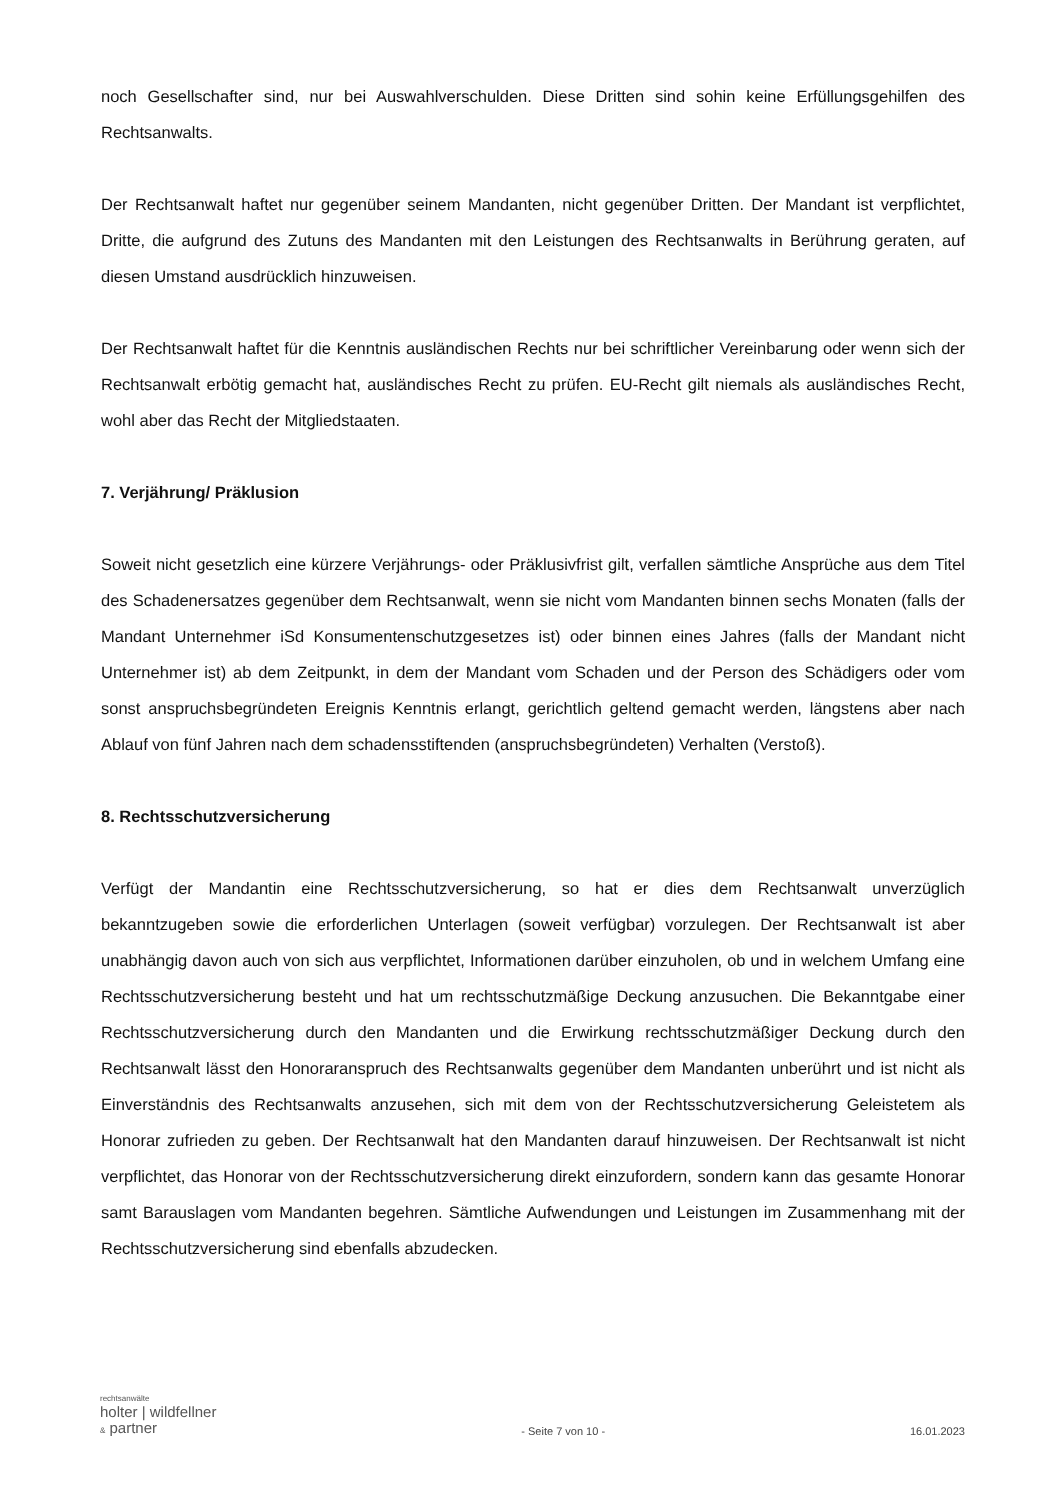noch Gesellschafter sind, nur bei Auswahlverschulden. Diese Dritten sind sohin keine Erfüllungsgehilfen des Rechtsanwalts.
Der Rechtsanwalt haftet nur gegenüber seinem Mandanten, nicht gegenüber Dritten. Der Mandant ist verpflichtet, Dritte, die aufgrund des Zutuns des Mandanten mit den Leistungen des Rechtsanwalts in Berührung geraten, auf diesen Umstand ausdrücklich hinzuweisen.
Der Rechtsanwalt haftet für die Kenntnis ausländischen Rechts nur bei schriftlicher Vereinbarung oder wenn sich der Rechtsanwalt erbötig gemacht hat, ausländisches Recht zu prüfen. EU-Recht gilt niemals als ausländisches Recht, wohl aber das Recht der Mitgliedstaaten.
7. Verjährung/ Präklusion
Soweit nicht gesetzlich eine kürzere Verjährungs- oder Präklusivfrist gilt, verfallen sämtliche Ansprüche aus dem Titel des Schadenersatzes gegenüber dem Rechtsanwalt, wenn sie nicht vom Mandanten binnen sechs Monaten (falls der Mandant Unternehmer iSd Konsumentenschutzgesetzes ist) oder binnen eines Jahres (falls der Mandant nicht Unternehmer ist) ab dem Zeitpunkt, in dem der Mandant vom Schaden und der Person des Schädigers oder vom sonst anspruchsbegründeten Ereignis Kenntnis erlangt, gerichtlich geltend gemacht werden, längstens aber nach Ablauf von fünf Jahren nach dem schadensstiftenden (anspruchsbegründeten) Verhalten (Verstoß).
8. Rechtsschutzversicherung
Verfügt der Mandantin eine Rechtsschutzversicherung, so hat er dies dem Rechtsanwalt unverzüglich bekanntzugeben sowie die erforderlichen Unterlagen (soweit verfügbar) vorzulegen. Der Rechtsanwalt ist aber unabhängig davon auch von sich aus verpflichtet, Informationen darüber einzuholen, ob und in welchem Umfang eine Rechtsschutzversicherung besteht und hat um rechtsschutzmäßige Deckung anzusuchen. Die Bekanntgabe einer Rechtsschutzversicherung durch den Mandanten und die Erwirkung rechtsschutzmäßiger Deckung durch den Rechtsanwalt lässt den Honoraranspruch des Rechtsanwalts gegenüber dem Mandanten unberührt und ist nicht als Einverständnis des Rechtsanwalts anzusehen, sich mit dem von der Rechtsschutzversicherung Geleistetem als Honorar zufrieden zu geben. Der Rechtsanwalt hat den Mandanten darauf hinzuweisen. Der Rechtsanwalt ist nicht verpflichtet, das Honorar von der Rechtsschutzversicherung direkt einzufordern, sondern kann das gesamte Honorar samt Barauslagen vom Mandanten begehren. Sämtliche Aufwendungen und Leistungen im Zusammenhang mit der Rechtsschutzversicherung sind ebenfalls abzudecken.
rechtsanwälte
holter | wildfellner
& partner
- Seite 7 von 10 -
16.01.2023